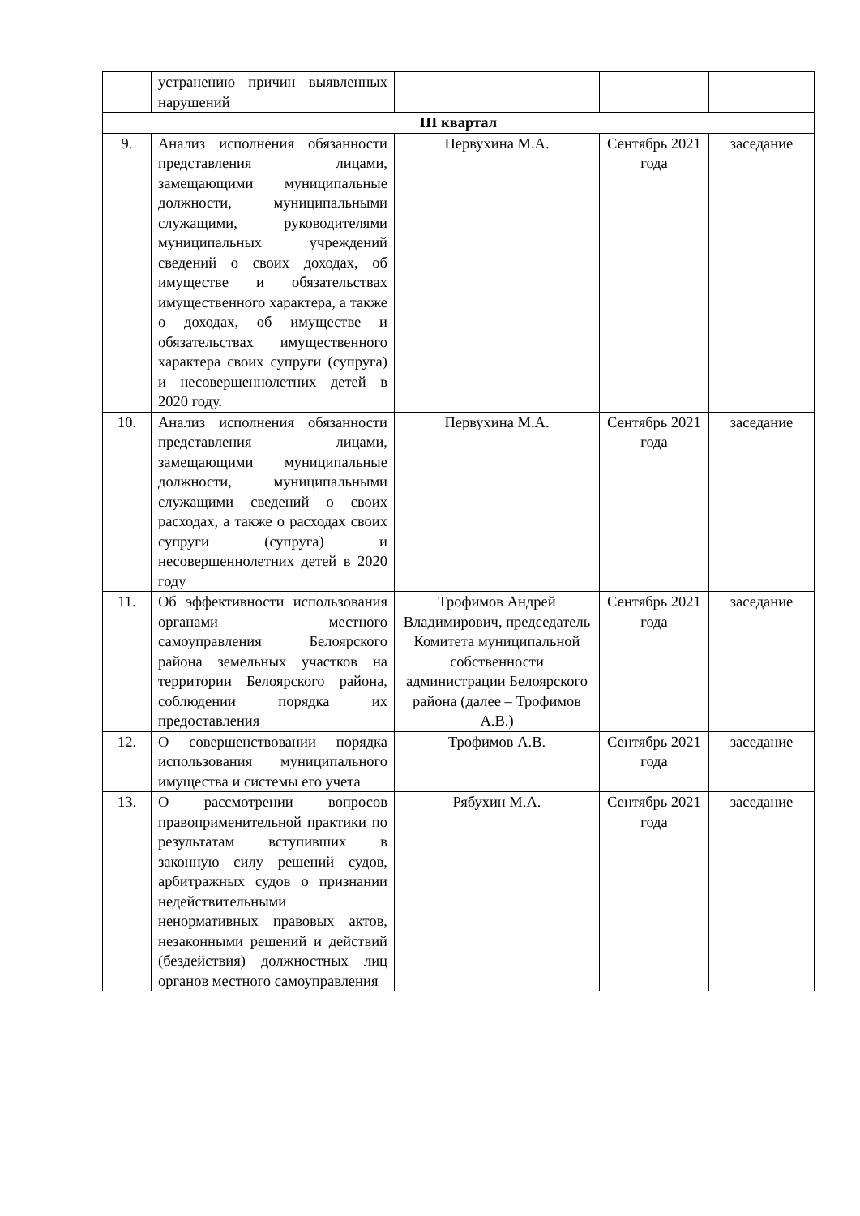| | устранению причин выявленных нарушений | | | |
| III квартал | | | | |
| 9. | Анализ исполнения обязанности представления лицами, замещающими муниципальные должности, муниципальными служащими, руководителями муниципальных учреждений сведений о своих доходах, об имуществе и обязательствах имущественного характера, а также о доходах, об имуществе и обязательствах имущественного характера своих супруги (супруга) и несовершеннолетних детей в 2020 году. | Первухина М.А. | Сентябрь 2021 года | заседание |
| 10. | Анализ исполнения обязанности представления лицами, замещающими муниципальные должности, муниципальными служащими сведений о своих расходах, а также о расходах своих супруги (супруга) и несовершеннолетних детей в 2020 году | Первухина М.А. | Сентябрь 2021 года | заседание |
| 11. | Об эффективности использования органами местного самоуправления Белоярского района земельных участков на территории Белоярского района, соблюдении порядка их предоставления | Трофимов Андрей Владимирович, председатель Комитета муниципальной собственности администрации Белоярского района (далее – Трофимов А.В.) | Сентябрь 2021 года | заседание |
| 12. | О совершенствовании порядка использования муниципального имущества и системы его учета | Трофимов А.В. | Сентябрь 2021 года | заседание |
| 13. | О рассмотрении вопросов правоприменительной практики по результатам вступивших в законную силу решений судов, арбитражных судов о признании недействительными ненормативных правовых актов, незаконными решений и действий (бездействия) должностных лиц органов местного самоуправления | Рябухин М.А. | Сентябрь 2021 года | заседание |